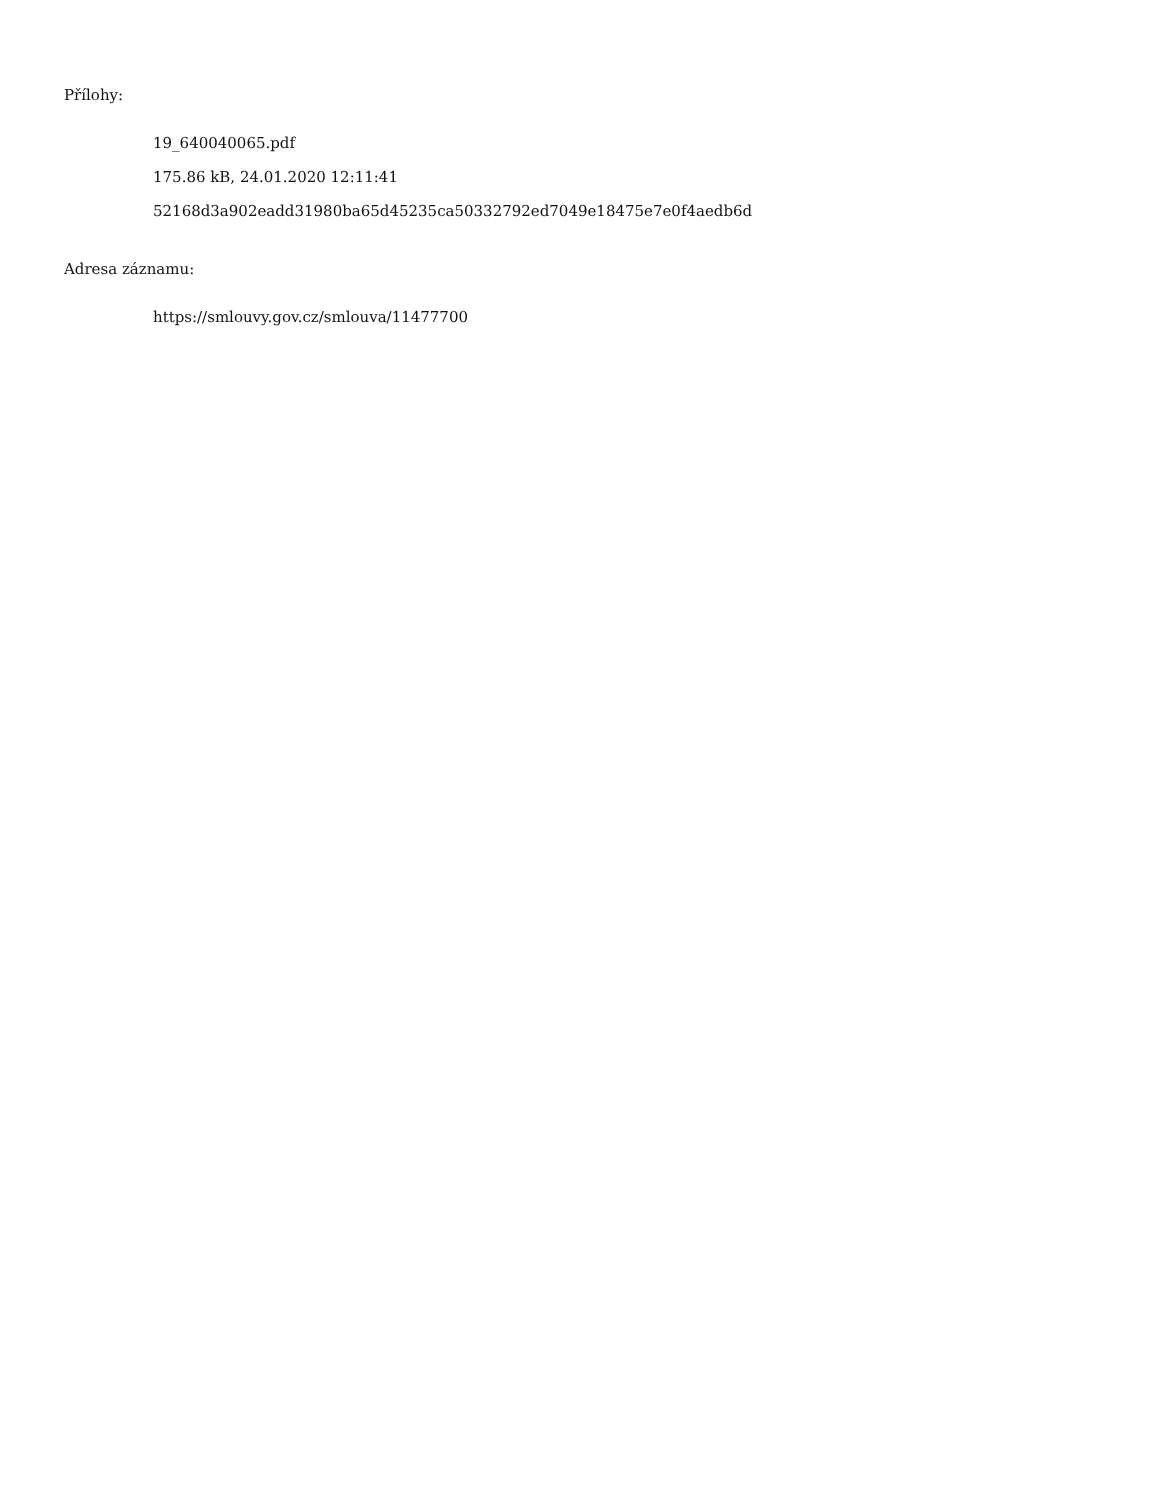Přílohy:
19_640040065.pdf
175.86 kB, 24.01.2020 12:11:41
52168d3a902eadd31980ba65d45235ca50332792ed7049e18475e7e0f4aedb6d
Adresa záznamu:
https://smlouvy.gov.cz/smlouva/11477700